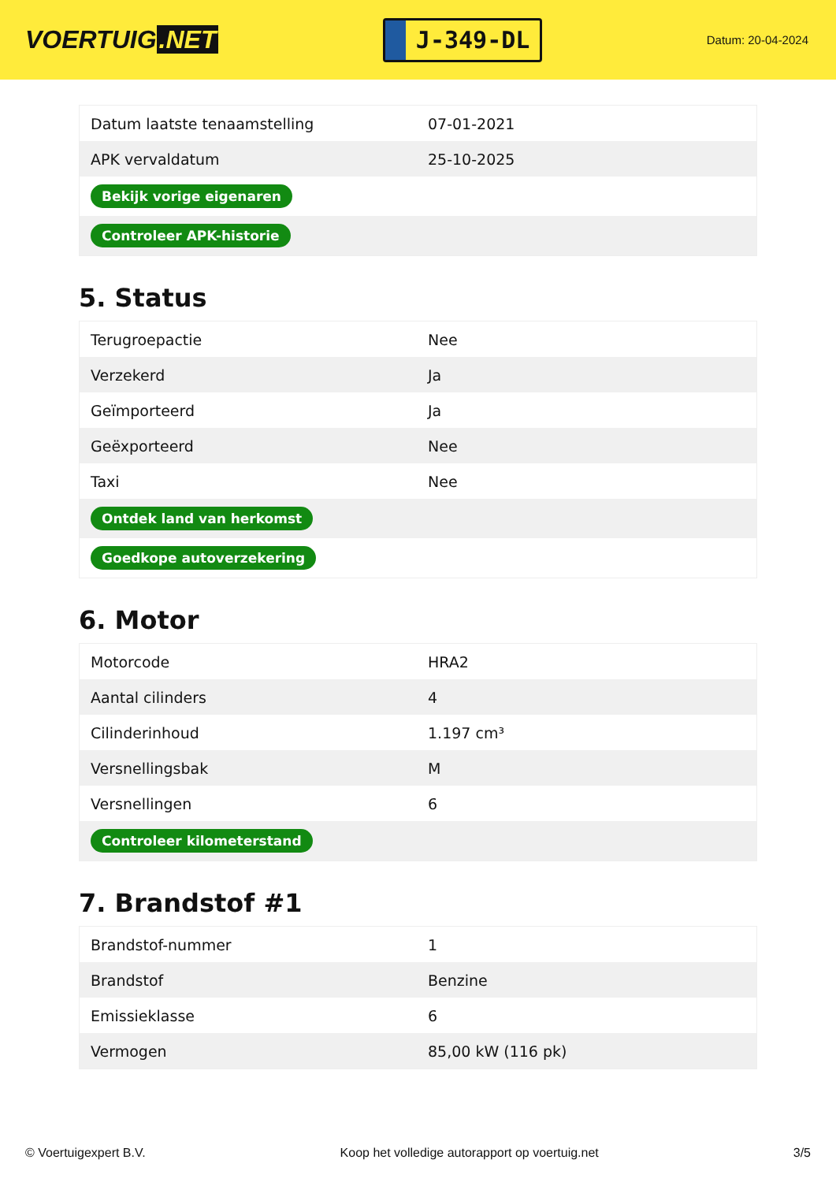VOERTUIG.NET
J-349-DL
Datum: 20-04-2024
| Datum laatste tenaamstelling | 07-01-2021 |
| APK vervaldatum | 25-10-2025 |
| Bekijk vorige eigenaren | |
| Controleer APK-historie | |
5. Status
| Terugroepactie | Nee |
| Verzekerd | Ja |
| Geïmporteerd | Ja |
| Geëxporteerd | Nee |
| Taxi | Nee |
| Ontdek land van herkomst | |
| Goedkope autoverzekering | |
6. Motor
| Motorcode | HRA2 |
| Aantal cilinders | 4 |
| Cilinderinhoud | 1.197 cm³ |
| Versnellingsbak | M |
| Versnellingen | 6 |
| Controleer kilometerstand | |
7. Brandstof #1
| Brandstof-nummer | 1 |
| Brandstof | Benzine |
| Emissieklasse | 6 |
| Vermogen | 85,00 kW (116 pk) |
© Voertuigexpert B.V. Koop het volledige autorapport op voertuig.net 3/5